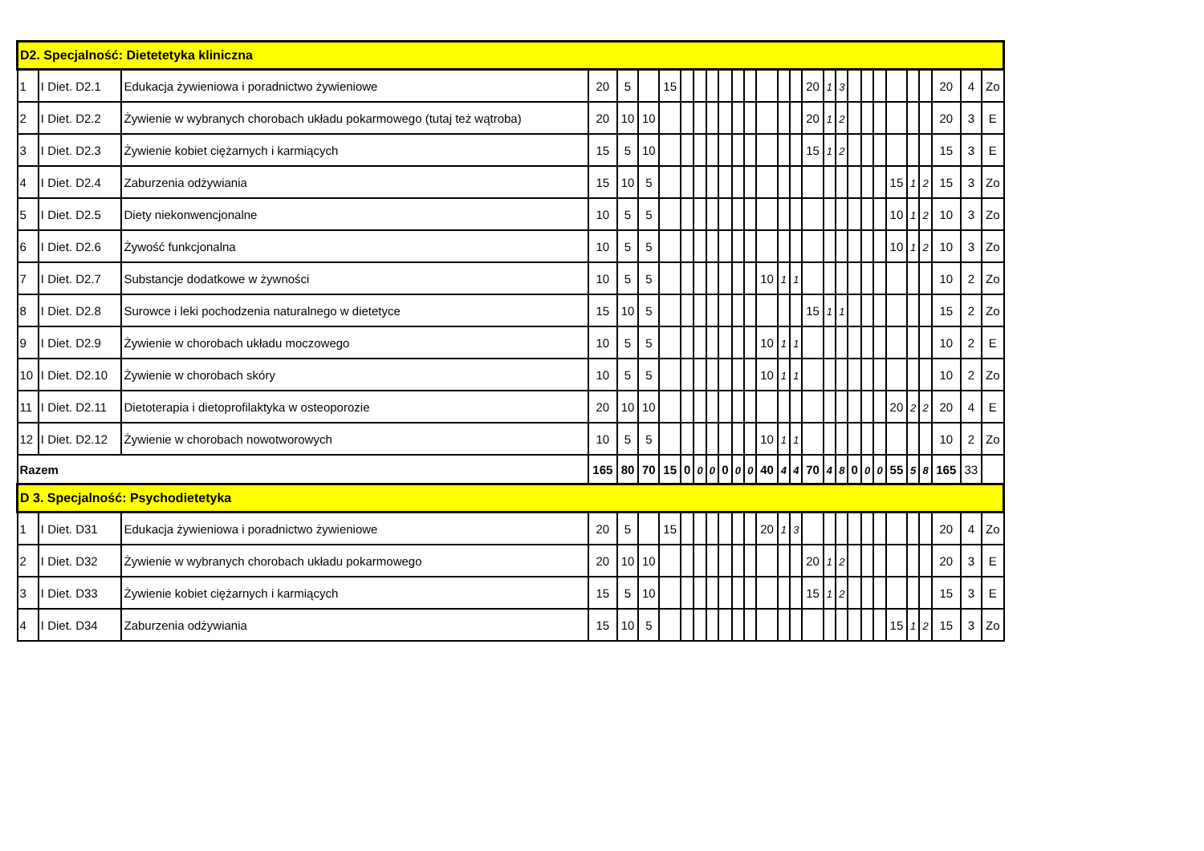| D2. Specjalność: Dietetetyka kliniczna | | | | | | | | | | | | | | | | | | | | | | | | | | | |
| 1 | I Diet. D2.1 | Edukacja żywieniowa i poradnictwo żywieniowe | 20 | 5 | | 15 | | | | | | | | | | 20 | 1 | 3 | | | | | | | 20 | 4 | Zo |
| 2 | I Diet. D2.2 | Żywienie w wybranych chorobach układu pokarmowego (tutaj też wątroba) | 20 | 10 | 10 | | | | | | | | | | | 20 | 1 | 2 | | | | | | | 20 | 3 | E |
| 3 | I Diet. D2.3 | Żywienie kobiet ciężarnych i karmiących | 15 | 5 | 10 | | | | | | | | | | | 15 | 1 | 2 | | | | | | | 15 | 3 | E |
| 4 | I Diet. D2.4 | Zaburzenia odżywiania | 15 | 10 | 5 | | | | | | | | | | | | | | | | | 15 | 1 | 2 | 15 | 3 | Zo |
| 5 | I Diet. D2.5 | Diety niekonwencjonalne | 10 | 5 | 5 | | | | | | | | | | | | | | | | | 10 | 1 | 2 | 10 | 3 | Zo |
| 6 | I Diet. D2.6 | Żywość funkcjonalna | 10 | 5 | 5 | | | | | | | | | | | | | | | | | 10 | 1 | 2 | 10 | 3 | Zo |
| 7 | I Diet. D2.7 | Substancje dodatkowe w żywności | 10 | 5 | 5 | | | | | | | | 10 | 1 | 1 | | | | | | | | | | 10 | 2 | Zo |
| 8 | I Diet. D2.8 | Surowce i leki pochodzenia naturalnego w dietetyce | 15 | 10 | 5 | | | | | | | | | | | 15 | 1 | 1 | | | | | | | 15 | 2 | Zo |
| 9 | I Diet. D2.9 | Żywienie w chorobach układu moczowego | 10 | 5 | 5 | | | | | | | | 10 | 1 | 1 | | | | | | | | | | 10 | 2 | E |
| 10 | I Diet. D2.10 | Żywienie w chorobach skóry | 10 | 5 | 5 | | | | | | | | 10 | 1 | 1 | | | | | | | | | | 10 | 2 | Zo |
| 11 | I Diet. D2.11 | Dietoterapia i dietoprofilaktyka w osteoporozie | 20 | 10 | 10 | | | | | | | | | | | | | | | | | 20 | 2 | 2 | 20 | 4 | E |
| 12 | I Diet. D2.12 | Żywienie w chorobach nowotworowych | 10 | 5 | 5 | | | | | | | | 10 | 1 | 1 | | | | | | | | | | 10 | 2 | Zo |
| Razem | | | 165 | 80 | 70 | 15 | 0 | 0 | 0 | 0 | 0 | 0 | 40 | 4 | 4 | 70 | 4 | 8 | 0 | 0 | 0 | 55 | 5 | 8 | 165 | 33 | |
| D 3. Specjalność: Psychodietetyka | | | | | | | | | | | | | | | | | | | | | | | | | | | |
| 1 | I Diet. D31 | Edukacja żywieniowa i poradnictwo żywieniowe | 20 | 5 | | 15 | | | | | | | 20 | 1 | 3 | | | | | | | | | | 20 | 4 | Zo |
| 2 | I Diet. D32 | Żywienie w wybranych chorobach układu pokarmowego | 20 | 10 | 10 | | | | | | | | | | | 20 | 1 | 2 | | | | | | | 20 | 3 | E |
| 3 | I Diet. D33 | Żywienie kobiet ciężarnych i karmiących | 15 | 5 | 10 | | | | | | | | | | | 15 | 1 | 2 | | | | | | | 15 | 3 | E |
| 4 | I Diet. D34 | Zaburzenia odżywiania | 15 | 10 | 5 | | | | | | | | | | | | | | | | | 15 | 1 | 2 | 15 | 3 | Zo |